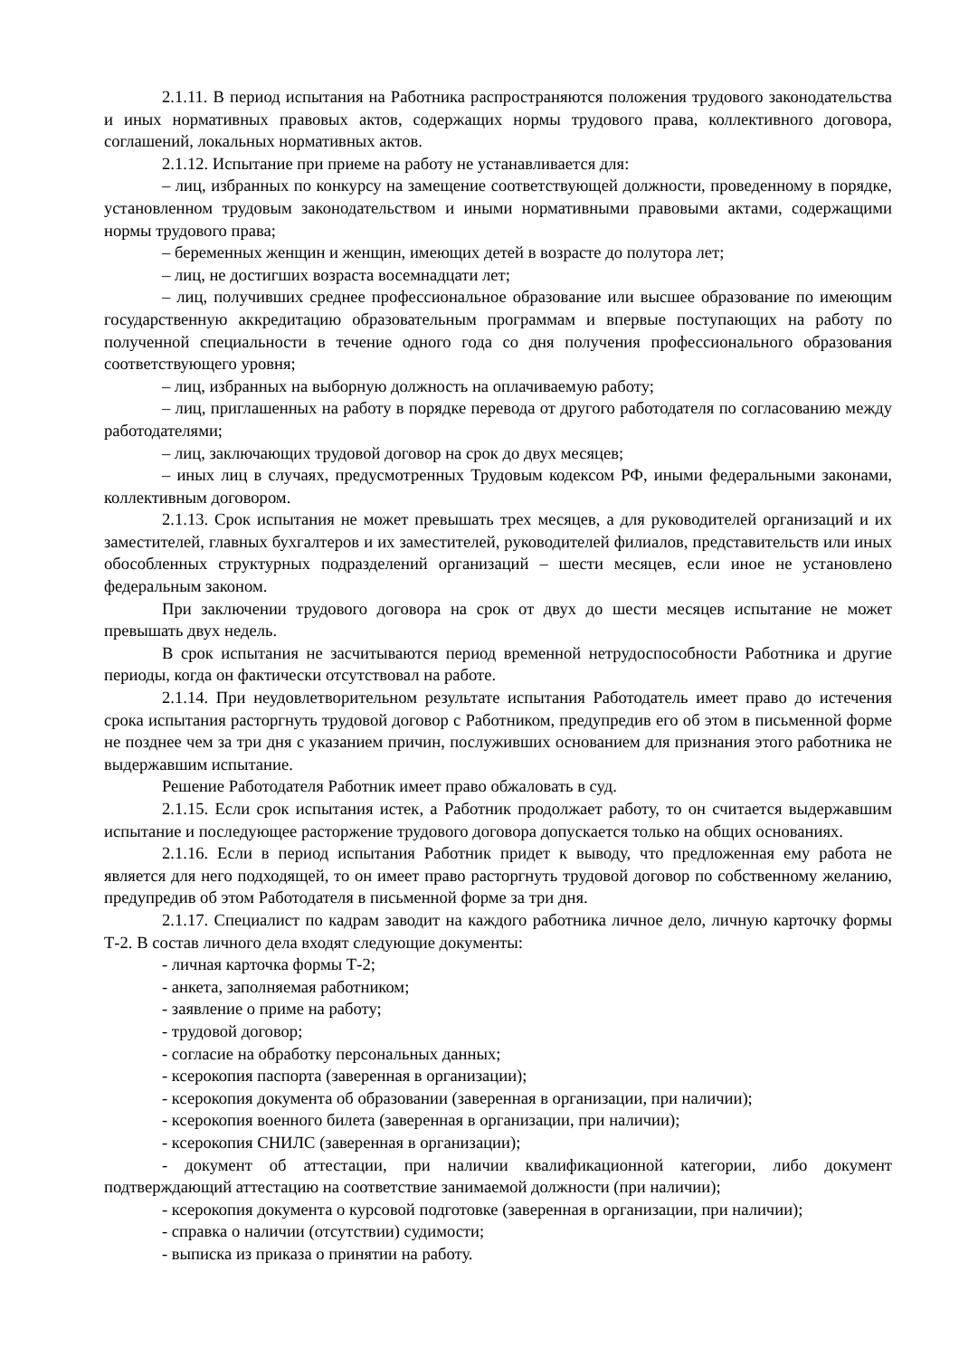2.1.11. В период испытания на Работника распространяются положения трудового законодательства и иных нормативных правовых актов, содержащих нормы трудового права, коллективного договора, соглашений, локальных нормативных актов.
2.1.12. Испытание при приеме на работу не устанавливается для:
– лиц, избранных по конкурсу на замещение соответствующей должности, проведенному в порядке, установленном трудовым законодательством и иными нормативными правовыми актами, содержащими нормы трудового права;
– беременных женщин и женщин, имеющих детей в возрасте до полутора лет;
– лиц, не достигших возраста восемнадцати лет;
– лиц, получивших среднее профессиональное образование или высшее образование по имеющим государственную аккредитацию образовательным программам и впервые поступающих на работу по полученной специальности в течение одного года со дня получения профессионального образования соответствующего уровня;
– лиц, избранных на выборную должность на оплачиваемую работу;
– лиц, приглашенных на работу в порядке перевода от другого работодателя по согласованию между работодателями;
– лиц, заключающих трудовой договор на срок до двух месяцев;
– иных лиц в случаях, предусмотренных Трудовым кодексом РФ, иными федеральными законами, коллективным договором.
2.1.13. Срок испытания не может превышать трех месяцев, а для руководителей организаций и их заместителей, главных бухгалтеров и их заместителей, руководителей филиалов, представительств или иных обособленных структурных подразделений организаций – шести месяцев, если иное не установлено федеральным законом.
При заключении трудового договора на срок от двух до шести месяцев испытание не может превышать двух недель.
В срок испытания не засчитываются период временной нетрудоспособности Работника и другие периоды, когда он фактически отсутствовал на работе.
2.1.14. При неудовлетворительном результате испытания Работодатель имеет право до истечения срока испытания расторгнуть трудовой договор с Работником, предупредив его об этом в письменной форме не позднее чем за три дня с указанием причин, послуживших основанием для признания этого работника не выдержавшим испытание.
Решение Работодателя Работник имеет право обжаловать в суд.
2.1.15. Если срок испытания истек, а Работник продолжает работу, то он считается выдержавшим испытание и последующее расторжение трудового договора допускается только на общих основаниях.
2.1.16. Если в период испытания Работник придет к выводу, что предложенная ему работа не является для него подходящей, то он имеет право расторгнуть трудовой договор по собственному желанию, предупредив об этом Работодателя в письменной форме за три дня.
2.1.17. Специалист по кадрам заводит на каждого работника личное дело, личную карточку формы Т-2. В состав личного дела входят следующие документы:
- личная карточка формы Т-2;
- анкета, заполняемая работником;
- заявление о приме на работу;
- трудовой договор;
- согласие на обработку персональных данных;
- ксерокопия паспорта (заверенная в организации);
- ксерокопия документа об образовании (заверенная в организации, при наличии);
- ксерокопия военного билета (заверенная в организации, при наличии);
- ксерокопия СНИЛС (заверенная в организации);
- документ об аттестации, при наличии квалификационной категории, либо документ подтверждающий аттестацию на соответствие занимаемой должности (при наличии);
- ксерокопия документа о курсовой подготовке (заверенная в организации, при наличии);
- справка о наличии (отсутствии) судимости;
- выписка из приказа о принятии на работу.